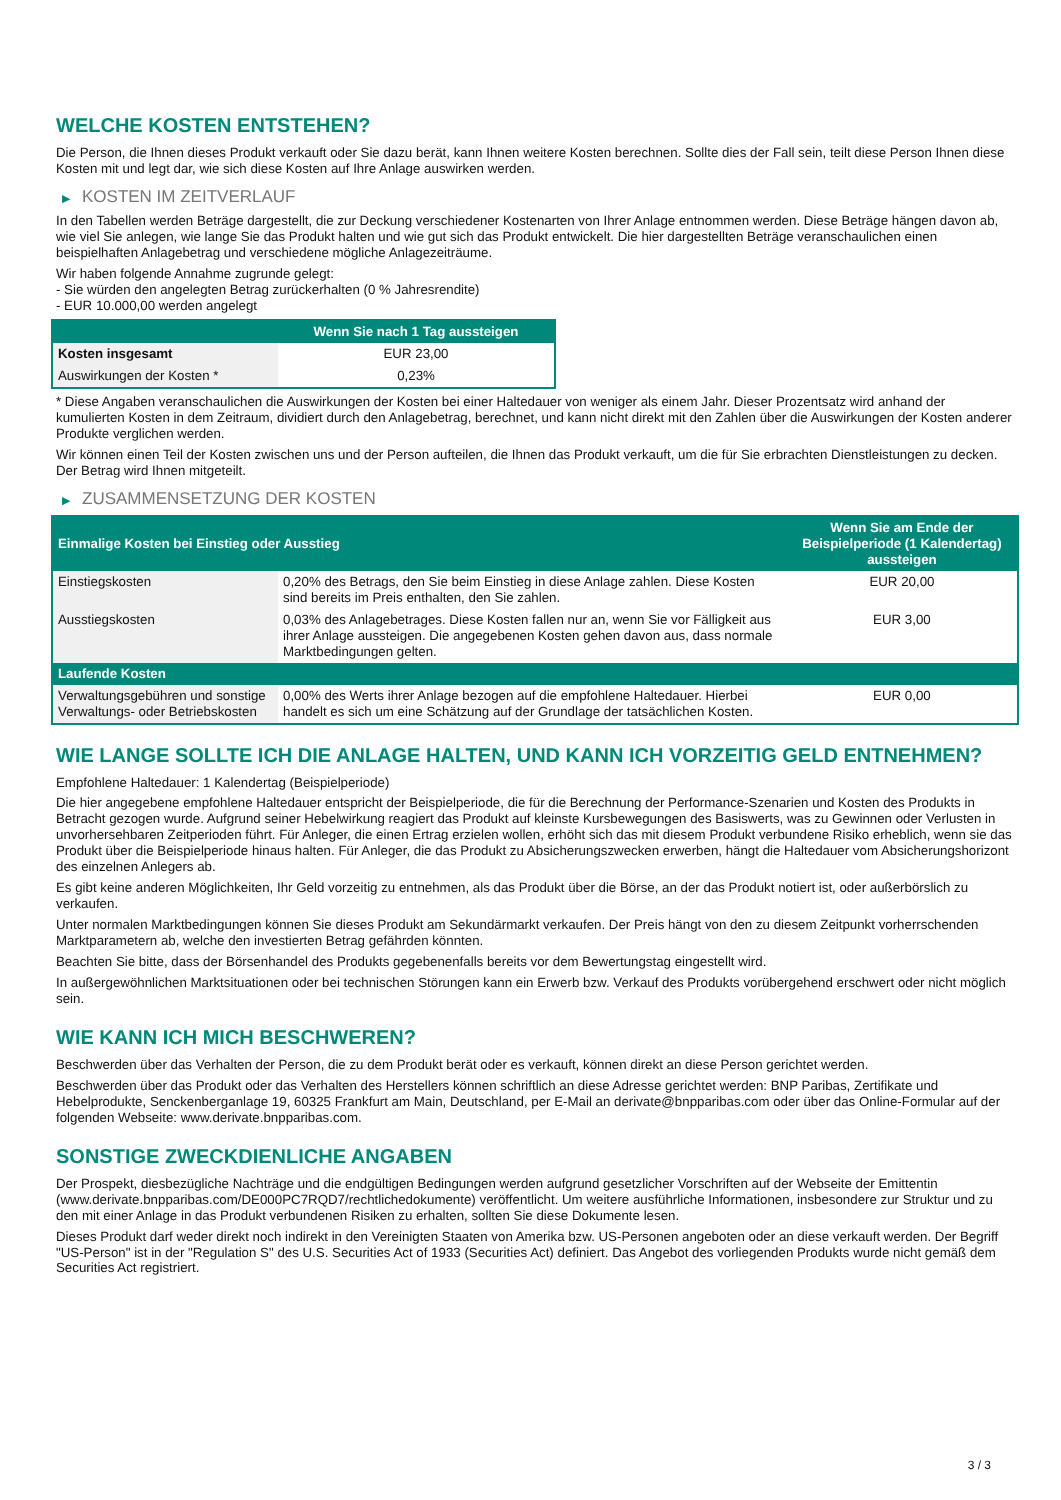WELCHE KOSTEN ENTSTEHEN?
Die Person, die Ihnen dieses Produkt verkauft oder Sie dazu berät, kann Ihnen weitere Kosten berechnen. Sollte dies der Fall sein, teilt diese Person Ihnen diese Kosten mit und legt dar, wie sich diese Kosten auf Ihre Anlage auswirken werden.
▶ KOSTEN IM ZEITVERLAUF
In den Tabellen werden Beträge dargestellt, die zur Deckung verschiedener Kostenarten von Ihrer Anlage entnommen werden. Diese Beträge hängen davon ab, wie viel Sie anlegen, wie lange Sie das Produkt halten und wie gut sich das Produkt entwickelt. Die hier dargestellten Beträge veranschaulichen einen beispielhaften Anlagebetrag und verschiedene mögliche Anlagezeiträume.
Wir haben folgende Annahme zugrunde gelegt:
- Sie würden den angelegten Betrag zurückerhalten (0 % Jahresrendite)
- EUR 10.000,00 werden angelegt
| | Wenn Sie nach 1 Tag aussteigen |
| --- | --- |
| Kosten insgesamt | EUR 23,00 |
| Auswirkungen der Kosten * | 0,23% |
* Diese Angaben veranschaulichen die Auswirkungen der Kosten bei einer Haltedauer von weniger als einem Jahr. Dieser Prozentsatz wird anhand der kumulierten Kosten in dem Zeitraum, dividiert durch den Anlagebetrag, berechnet, und kann nicht direkt mit den Zahlen über die Auswirkungen der Kosten anderer Produkte verglichen werden.
Wir können einen Teil der Kosten zwischen uns und der Person aufteilen, die Ihnen das Produkt verkauft, um die für Sie erbrachten Dienstleistungen zu decken. Der Betrag wird Ihnen mitgeteilt.
▶ ZUSAMMENSETZUNG DER KOSTEN
| Einmalige Kosten bei Einstieg oder Ausstieg | | Wenn Sie am Ende der Beispielperiode (1 Kalendertag) aussteigen |
| --- | --- | --- |
| Einstiegskosten | 0,20% des Betrags, den Sie beim Einstieg in diese Anlage zahlen. Diese Kosten sind bereits im Preis enthalten, den Sie zahlen. | EUR 20,00 |
| Ausstiegskosten | 0,03% des Anlagebetrages. Diese Kosten fallen nur an, wenn Sie vor Fälligkeit aus ihrer Anlage aussteigen. Die angegebenen Kosten gehen davon aus, dass normale Marktbedingungen gelten. | EUR 3,00 |
| Laufende Kosten | | |
| Verwaltungsgebühren und sonstige Verwaltungs- oder Betriebskosten | 0,00% des Werts ihrer Anlage bezogen auf die empfohlene Haltedauer. Hierbei handelt es sich um eine Schätzung auf der Grundlage der tatsächlichen Kosten. | EUR 0,00 |
WIE LANGE SOLLTE ICH DIE ANLAGE HALTEN, UND KANN ICH VORZEITIG GELD ENTNEHMEN?
Empfohlene Haltedauer: 1 Kalendertag (Beispielperiode)
Die hier angegebene empfohlene Haltedauer entspricht der Beispielperiode, die für die Berechnung der Performance-Szenarien und Kosten des Produkts in Betracht gezogen wurde. Aufgrund seiner Hebelwirkung reagiert das Produkt auf kleinste Kursbewegungen des Basiswerts, was zu Gewinnen oder Verlusten in unvorhersehbaren Zeitperioden führt. Für Anleger, die einen Ertrag erzielen wollen, erhöht sich das mit diesem Produkt verbundene Risiko erheblich, wenn sie das Produkt über die Beispielperiode hinaus halten. Für Anleger, die das Produkt zu Absicherungszwecken erwerben, hängt die Haltedauer vom Absicherungshorizont des einzelnen Anlegers ab.
Es gibt keine anderen Möglichkeiten, Ihr Geld vorzeitig zu entnehmen, als das Produkt über die Börse, an der das Produkt notiert ist, oder außerbörslich zu verkaufen.
Unter normalen Marktbedingungen können Sie dieses Produkt am Sekundärmarkt verkaufen. Der Preis hängt von den zu diesem Zeitpunkt vorherrschenden Marktparametern ab, welche den investierten Betrag gefährden könnten.
Beachten Sie bitte, dass der Börsenhandel des Produkts gegebenenfalls bereits vor dem Bewertungstag eingestellt wird.
In außergewöhnlichen Marktsituationen oder bei technischen Störungen kann ein Erwerb bzw. Verkauf des Produkts vorübergehend erschwert oder nicht möglich sein.
WIE KANN ICH MICH BESCHWEREN?
Beschwerden über das Verhalten der Person, die zu dem Produkt berät oder es verkauft, können direkt an diese Person gerichtet werden.
Beschwerden über das Produkt oder das Verhalten des Herstellers können schriftlich an diese Adresse gerichtet werden: BNP Paribas, Zertifikate und Hebelprodukte, Senckenberganlage 19, 60325 Frankfurt am Main, Deutschland, per E-Mail an derivate@bnpparibas.com oder über das Online-Formular auf der folgenden Webseite: www.derivate.bnpparibas.com.
SONSTIGE ZWECKDIENLICHE ANGABEN
Der Prospekt, diesbezügliche Nachträge und die endgültigen Bedingungen werden aufgrund gesetzlicher Vorschriften auf der Webseite der Emittentin (www.derivate.bnpparibas.com/DE000PC7RQD7/rechtlichedokumente) veröffentlicht. Um weitere ausführliche Informationen, insbesondere zur Struktur und zu den mit einer Anlage in das Produkt verbundenen Risiken zu erhalten, sollten Sie diese Dokumente lesen.
Dieses Produkt darf weder direkt noch indirekt in den Vereinigten Staaten von Amerika bzw. US-Personen angeboten oder an diese verkauft werden. Der Begriff "US-Person" ist in der "Regulation S" des U.S. Securities Act of 1933 (Securities Act) definiert. Das Angebot des vorliegenden Produkts wurde nicht gemäß dem Securities Act registriert.
3 / 3